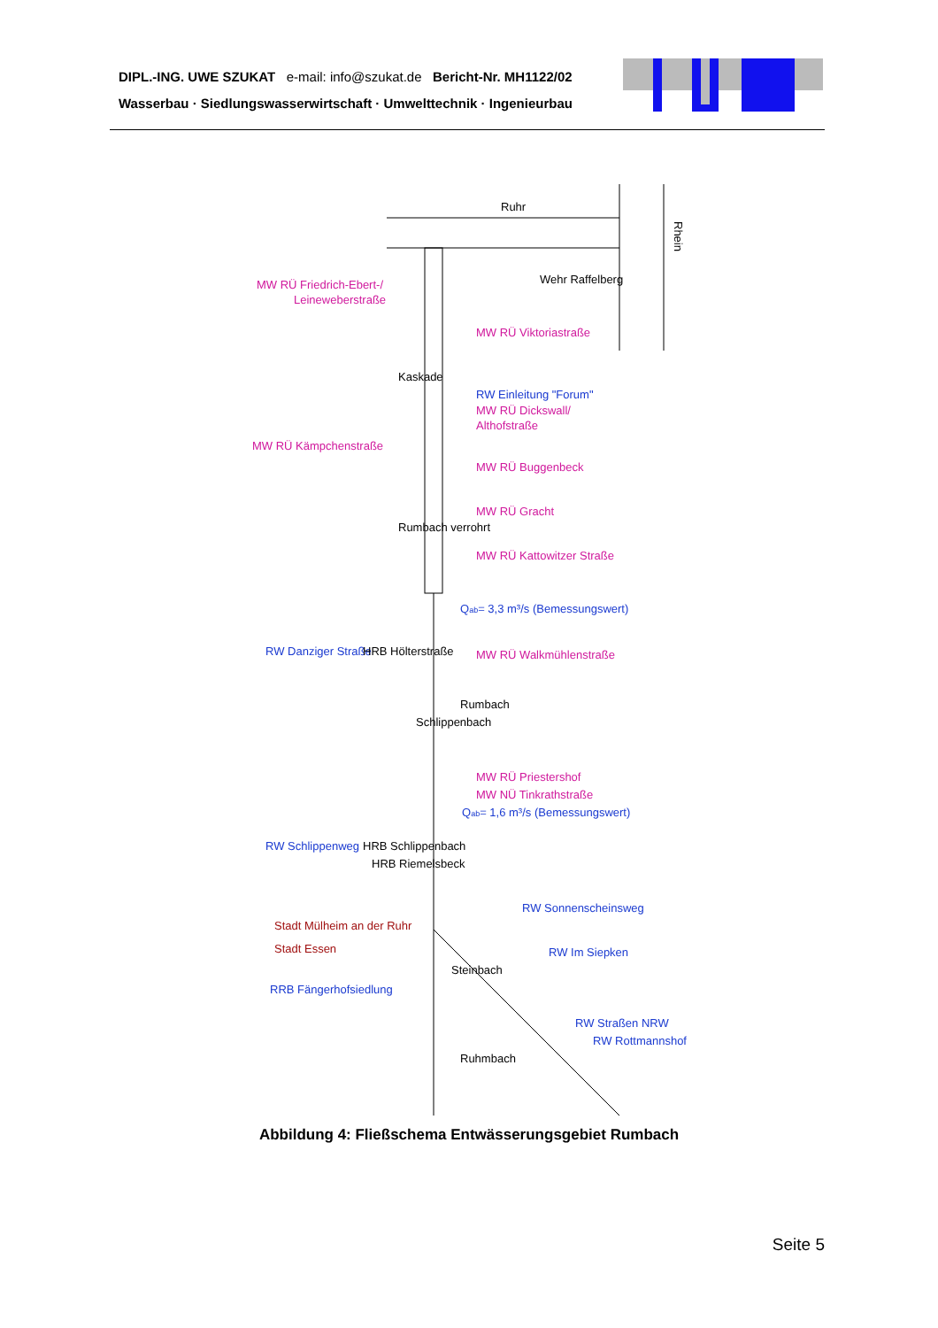DIPL.-ING. UWE SZUKAT e-mail: info@szukat.de Bericht-Nr. MH1122/02
Wasserbau · Siedlungswasserwirtschaft · Umwelttechnik · Ingenieurbau
Ruhr
Rhein
MW RÜ Friedrich-Ebert-/
Leineweberstraße
MW RÜ Viktoriastraße
RW Einleitung "Forum"
MW RÜ Dickswall/
Althofstraße
MW RÜ Kämpchenstraße
MW RÜ Buggenbeck
MW RÜ Gracht
MW RÜ Kattowitzer Straße
Qab= 3,3 m³/s (Bemessungswert)
MW RÜ Walkmühlenstraße
Schlippenbach
Rumbach
MW RÜ Priestershof
MW NÜ Tinkrathstraße
Qab= 1,6 m³/s (Bemessungswert)
HRB Schlippenbach
HRB Riemelsbeck
RW Schlippenweg
RW Danziger Straße
HRB Hölterstraße
Stadt Mülheim an der Ruhr
Stadt Essen
RRB Fängerhofsiedlung
Steinbach
RW Sonnenscheinsweg
RW Im Siepken
RW Straßen NRW
RW Rottmannshof
Ruhmbach
Wehr Raffelberg
Kaskade
Rumbach verrohrt
Abbildung 4: Fließschema Entwässerungsgebiet Rumbach
Seite 5